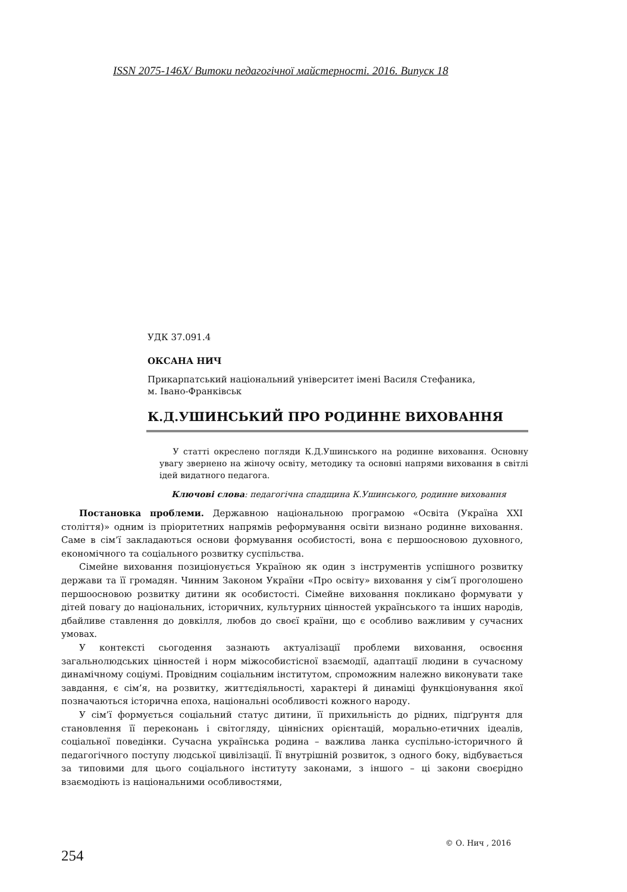ISSN 2075-146X/ Витоки педагогічної майстерності. 2016. Випуск 18
УДК 37.091.4
ОКСАНА НИЧ
Прикарпатський національний університет імені Василя Стефаника,
м. Івано-Франківськ
К.Д.УШИНСЬКИЙ ПРО РОДИННЕ ВИХОВАННЯ
У статті окреслено погляди К.Д.Ушинського на родинне виховання. Основну увагу звернено на жіночу освіту, методику та основні напрями виховання в світлі ідей видатного педагога.
Ключові слова: педагогічна спадщина К.Ушинського, родинне виховання
Постановка проблеми. Державною національною програмою «Освіта (Україна XXI століття)» одним із пріоритетних напрямів реформування освіти визнано родинне виховання. Саме в сім’ї закладаються основи формування особистості, вона є першоосновою духовного, економічного та соціального розвитку суспільства.
Сімейне виховання позиціонується Україною як один з інструментів успішного розвитку держави та її громадян. Чинним Законом України «Про освіту» виховання у сім’ї проголошено першоосновою розвитку дитини як особистості. Сімейне виховання покликано формувати у дітей повагу до національних, історичних, культурних цінностей українського та інших народів, дбайливе ставлення до довкілля, любов до своєї країни, що є особливо важливим у сучасних умовах.
У контексті сьогодення зазнають актуалізації проблеми виховання, освоєння загальнолюдських цінностей і норм міжособистісної взаємодії, адаптації людини в сучасному динамічному соціумі. Провідним соціальним інститутом, спроможним належно виконувати таке завдання, є сім’я, на розвитку, життєдіяльності, характері й динаміці функціонування якої позначаються історична епоха, національні особливості кожного народу.
У сім’ї формується соціальний статус дитини, її прихильність до рідних, підґрунтя для становлення її переконань і світогляду, ціннісних орієнтацій, морально-етичних ідеалів, соціальної поведінки. Сучасна українська родина – важлива ланка суспільно-історичного й педагогічного поступу людської цивілізації. Її внутрішній розвиток, з одного боку, відбувається за типовими для цього соціального інституту законами, з іншого – ці закони своєрідно взаємодіють із національними особливостями,
© О. Нич , 2016
254